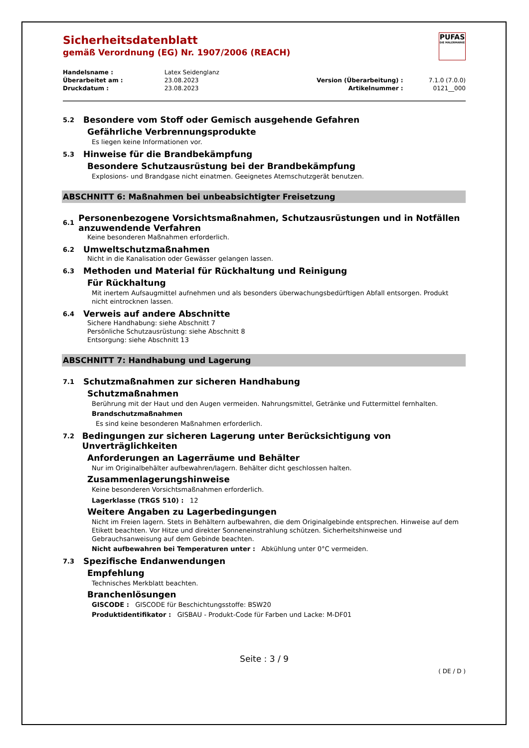PUFAS
DIE MALERMARKE
Sicherheitsdatenblatt
gemäß Verordnung (EG) Nr. 1907/2006 (REACH)
| Handelsname : | Latex Seidenglanz | | |
| Überarbeitet am : | 23.08.2023 | Version (Überarbeitung) : | 7.1.0 (7.0.0) |
| Druckdatum : | 23.08.2023 | Artikelnummer : | 0121__000 |
5.2 Besondere vom Stoff oder Gemisch ausgehende Gefahren
Gefährliche Verbrennungsprodukte
Es liegen keine Informationen vor.
5.3 Hinweise für die Brandbekämpfung
Besondere Schutzausrüstung bei der Brandbekämpfung
Explosions- und Brandgase nicht einatmen. Geeignetes Atemschutzgerät benutzen.
ABSCHNITT 6: Maßnahmen bei unbeabsichtigter Freisetzung
6.1 Personenbezogene Vorsichtsmaßnahmen, Schutzausrüstungen und in Notfällen anzuwendende Verfahren
Keine besonderen Maßnahmen erforderlich.
6.2 Umweltschutzmaßnahmen
Nicht in die Kanalisation oder Gewässer gelangen lassen.
6.3 Methoden und Material für Rückhaltung und Reinigung
Für Rückhaltung
Mit inertem Aufsaugmittel aufnehmen und als besonders überwachungsbedürftigen Abfall entsorgen. Produkt nicht eintrocknen lassen.
6.4 Verweis auf andere Abschnitte
Sichere Handhabung: siehe Abschnitt 7
Persönliche Schutzausrüstung: siehe Abschnitt 8
Entsorgung: siehe Abschnitt 13
ABSCHNITT 7: Handhabung und Lagerung
7.1 Schutzmaßnahmen zur sicheren Handhabung
Schutzmaßnahmen
Berührung mit der Haut und den Augen vermeiden. Nahrungsmittel, Getränke und Futtermittel fernhalten.
Brandschutzmaßnahmen
Es sind keine besonderen Maßnahmen erforderlich.
7.2 Bedingungen zur sicheren Lagerung unter Berücksichtigung von Unverträglichkeiten
Anforderungen an Lagerräume und Behälter
Nur im Originalbehälter aufbewahren/lagern. Behälter dicht geschlossen halten.
Zusammenlagerungshinweise
Keine besonderen Vorsichtsmaßnahmen erforderlich.
Lagerklasse (TRGS 510) : 12
Weitere Angaben zu Lagerbedingungen
Nicht im Freien lagern. Stets in Behältern aufbewahren, die dem Originalgebinde entsprechen. Hinweise auf dem Etikett beachten. Vor Hitze und direkter Sonneneinstrahlung schützen. Sicherheitshinweise und Gebrauchsanweisung auf dem Gebinde beachten.
Nicht aufbewahren bei Temperaturen unter : Abkühlung unter 0°C vermeiden.
7.3 Spezifische Endanwendungen
Empfehlung
Technisches Merkblatt beachten.
Branchenlösungen
GISCODE : GISCODE für Beschichtungsstoffe: BSW20
Produktidentifikator : GISBAU - Produkt-Code für Farben und Lacke: M-DF01
Seite : 3 / 9
( DE / D )